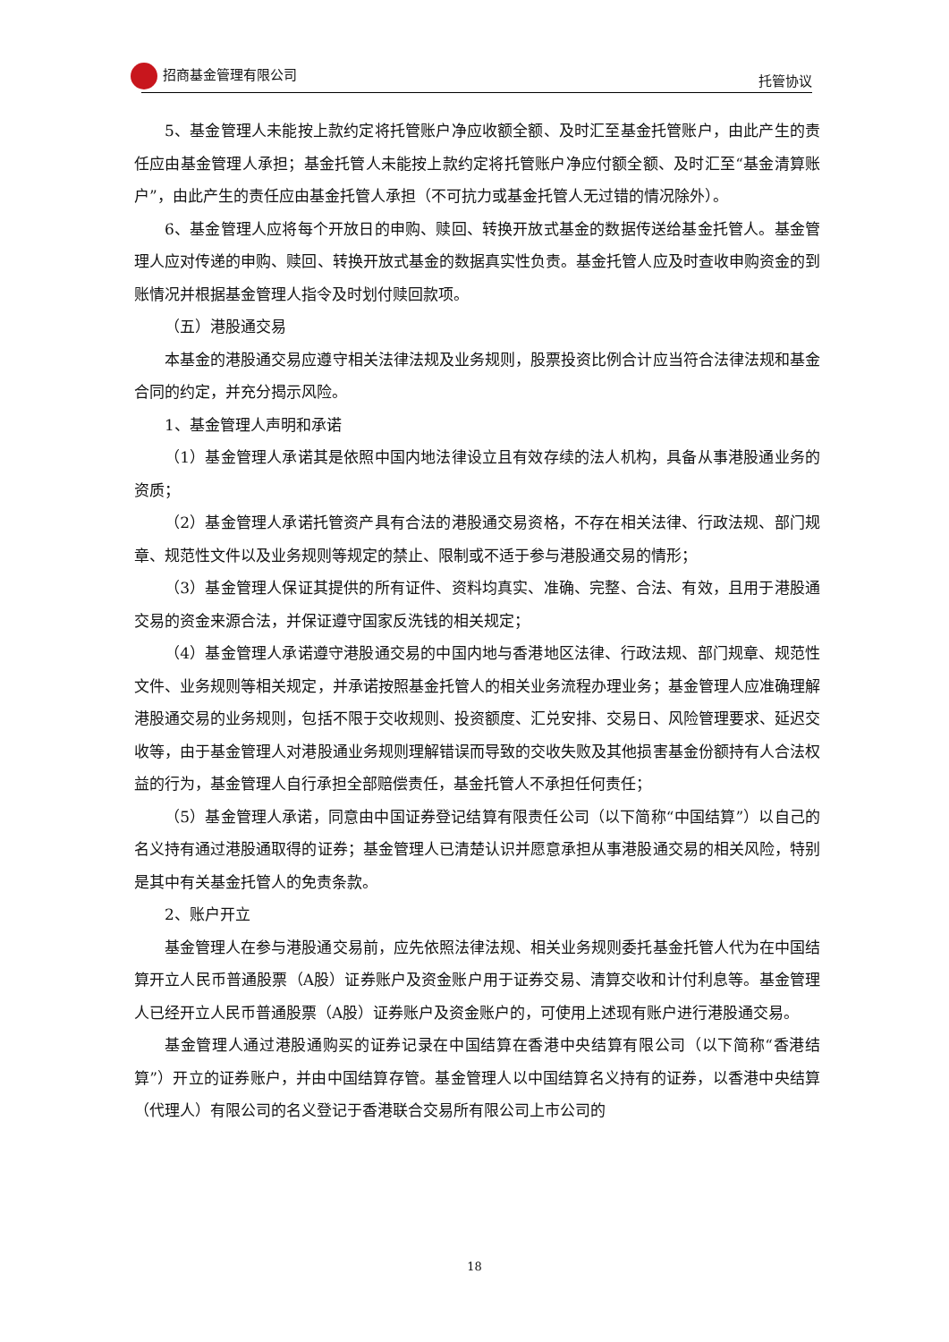招商基金管理有限公司 托管协议
5、基金管理人未能按上款约定将托管账户净应收额全额、及时汇至基金托管账户，由此产生的责任应由基金管理人承担；基金托管人未能按上款约定将托管账户净应付额全额、及时汇至“基金清算账户”，由此产生的责任应由基金托管人承担（不可抗力或基金托管人无过错的情况除外）。
6、基金管理人应将每个开放日的申购、赎回、转换开放式基金的数据传送给基金托管人。基金管理人应对传递的申购、赎回、转换开放式基金的数据真实性负责。基金托管人应及时查收申购资金的到账情况并根据基金管理人指令及时划付赎回款项。
（五）港股通交易
本基金的港股通交易应遵守相关法律法规及业务规则，股票投资比例合计应当符合法律法规和基金合同的约定，并充分揭示风险。
1、基金管理人声明和承诺
（1）基金管理人承诺其是依照中国内地法律设立且有效存续的法人机构，具备从事港股通业务的资质；
（2）基金管理人承诺托管资产具有合法的港股通交易资格，不存在相关法律、行政法规、部门规章、规范性文件以及业务规则等规定的禁止、限制或不适于参与港股通交易的情形；
（3）基金管理人保证其提供的所有证件、资料均真实、准确、完整、合法、有效，且用于港股通交易的资金来源合法，并保证遵守国家反洗钱的相关规定；
（4）基金管理人承诺遵守港股通交易的中国内地与香港地区法律、行政法规、部门规章、规范性文件、业务规则等相关规定，并承诺按照基金托管人的相关业务流程办理业务；基金管理人应准确理解港股通交易的业务规则，包括不限于交收规则、投资额度、汇兑安排、交易日、风险管理要求、延迟交收等，由于基金管理人对港股通业务规则理解错误而导致的交收失败及其他损害基金份额持有人合法权益的行为，基金管理人自行承担全部赔偿责任，基金托管人不承担任何责任；
（5）基金管理人承诺，同意由中国证券登记结算有限责任公司（以下简称“中国结算”）以自己的名义持有通过港股通取得的证券；基金管理人已清楚认识并愿意承担从事港股通交易的相关风险，特别是其中有关基金托管人的免责条款。
2、账户开立
基金管理人在参与港股通交易前，应先依照法律法规、相关业务规则委托基金托管人代为在中国结算开立人民币普通股票（A股）证券账户及资金账户用于证券交易、清算交收和计付利息等。基金管理人已经开立人民币普通股票（A股）证券账户及资金账户的，可使用上述现有账户进行港股通交易。
基金管理人通过港股通购买的证券记录在中国结算在香港中央结算有限公司（以下简称“香港结算”）开立的证券账户，并由中国结算存管。基金管理人以中国结算名义持有的证券，以香港中央结算（代理人）有限公司的名义登记于香港联合交易所有限公司上市公司的
18